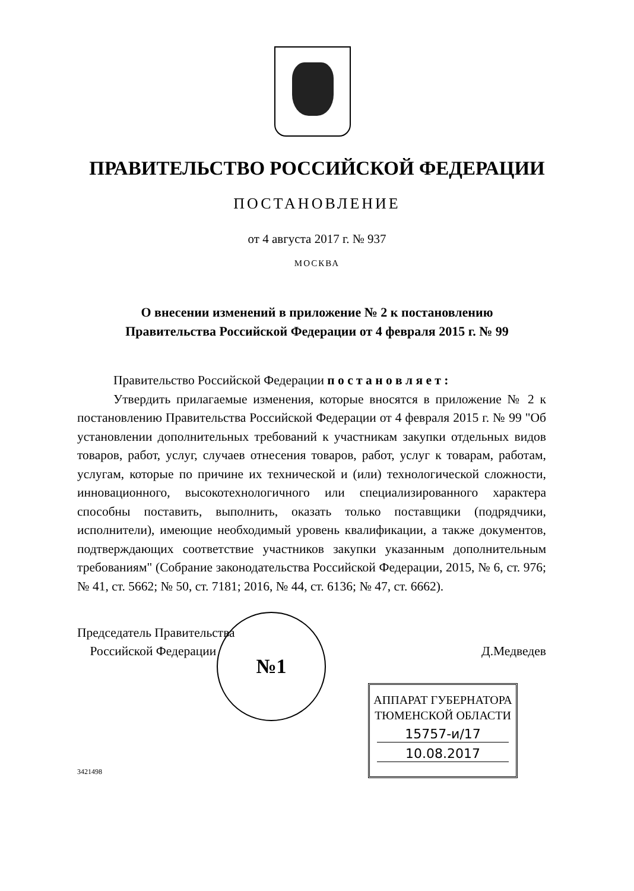ПРАВИТЕЛЬСТВО РОССИЙСКОЙ ФЕДЕРАЦИИ
ПОСТАНОВЛЕНИЕ
от 4 августа 2017 г. № 937
МОСКВА
О внесении изменений в приложение № 2 к постановлению
Правительства Российской Федерации от 4 февраля 2015 г. № 99
Правительство Российской Федерации п о с т а н о в л я е т :
Утвердить прилагаемые изменения, которые вносятся в приложение № 2 к постановлению Правительства Российской Федерации от 4 февраля 2015 г. № 99 "Об установлении дополнительных требований к участникам закупки отдельных видов товаров, работ, услуг, случаев отнесения товаров, работ, услуг к товарам, работам, услугам, которые по причине их технической и (или) технологической сложности, инновационного, высокотехнологичного или специализированного характера способны поставить, выполнить, оказать только поставщики (подрядчики, исполнители), имеющие необходимый уровень квалификации, а также документов, подтверждающих соответствие участников закупки указанным дополнительным требованиям" (Собрание законодательства Российской Федерации, 2015, № 6, ст. 976; № 41, ст. 5662; № 50, ст. 7181; 2016, № 44, ст. 6136; № 47, ст. 6662).
Председатель Правительства
Российской Федерации
Д.Медведев
№1
АППАРАТ ГУБЕРНАТОРА
ТЮМЕНСКОЙ ОБЛАСТИ
15757-и/17
10.08.2017
3421498